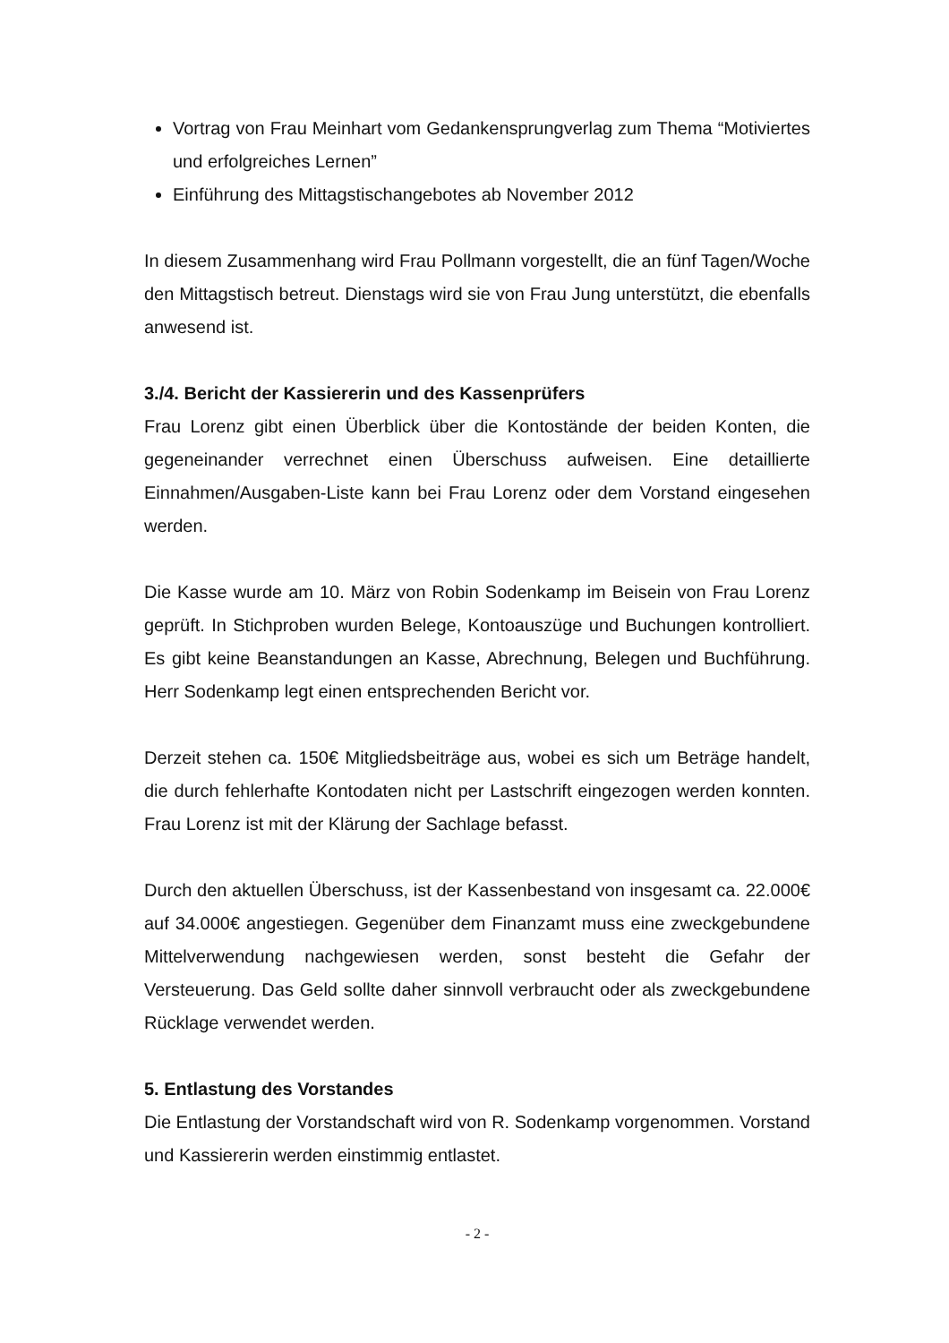Vortrag von Frau Meinhart vom Gedankensprungverlag zum Thema “Motiviertes und erfolgreiches Lernen”
Einführung des Mittagstischangebotes ab November 2012
In diesem Zusammenhang wird Frau Pollmann vorgestellt, die an fünf Tagen/Woche den Mittagstisch betreut. Dienstags wird sie von Frau Jung unterstützt, die ebenfalls anwesend ist.
3./4. Bericht der Kassiererin und des Kassenprüfers
Frau Lorenz gibt einen Überblick über die Kontostände der beiden Konten, die gegeneinander verrechnet einen Überschuss aufweisen. Eine detaillierte Einnahmen/Ausgaben-Liste kann bei Frau Lorenz oder dem Vorstand eingesehen werden.
Die Kasse wurde am 10. März von Robin Sodenkamp im Beisein von Frau Lorenz geprüft. In Stichproben wurden Belege, Kontoauszüge und Buchungen kontrolliert. Es gibt keine Beanstandungen an Kasse, Abrechnung, Belegen und Buchführung. Herr Sodenkamp legt einen entsprechenden Bericht vor.
Derzeit stehen ca. 150€ Mitgliedsbeiträge aus, wobei es sich um Beträge handelt, die durch fehlerhafte Kontodaten nicht per Lastschrift eingezogen werden konnten. Frau Lorenz ist mit der Klärung der Sachlage befasst.
Durch den aktuellen Überschuss, ist der Kassenbestand von insgesamt ca. 22.000€ auf 34.000€ angestiegen. Gegenüber dem Finanzamt muss eine zweckgebundene Mittelverwendung nachgewiesen werden, sonst besteht die Gefahr der Versteuerung. Das Geld sollte daher sinnvoll verbraucht oder als zweckgebundene Rücklage verwendet werden.
5. Entlastung des Vorstandes
Die Entlastung der Vorstandschaft wird von R. Sodenkamp vorgenommen. Vorstand und Kassiererin werden einstimmig entlastet.
- 2 -